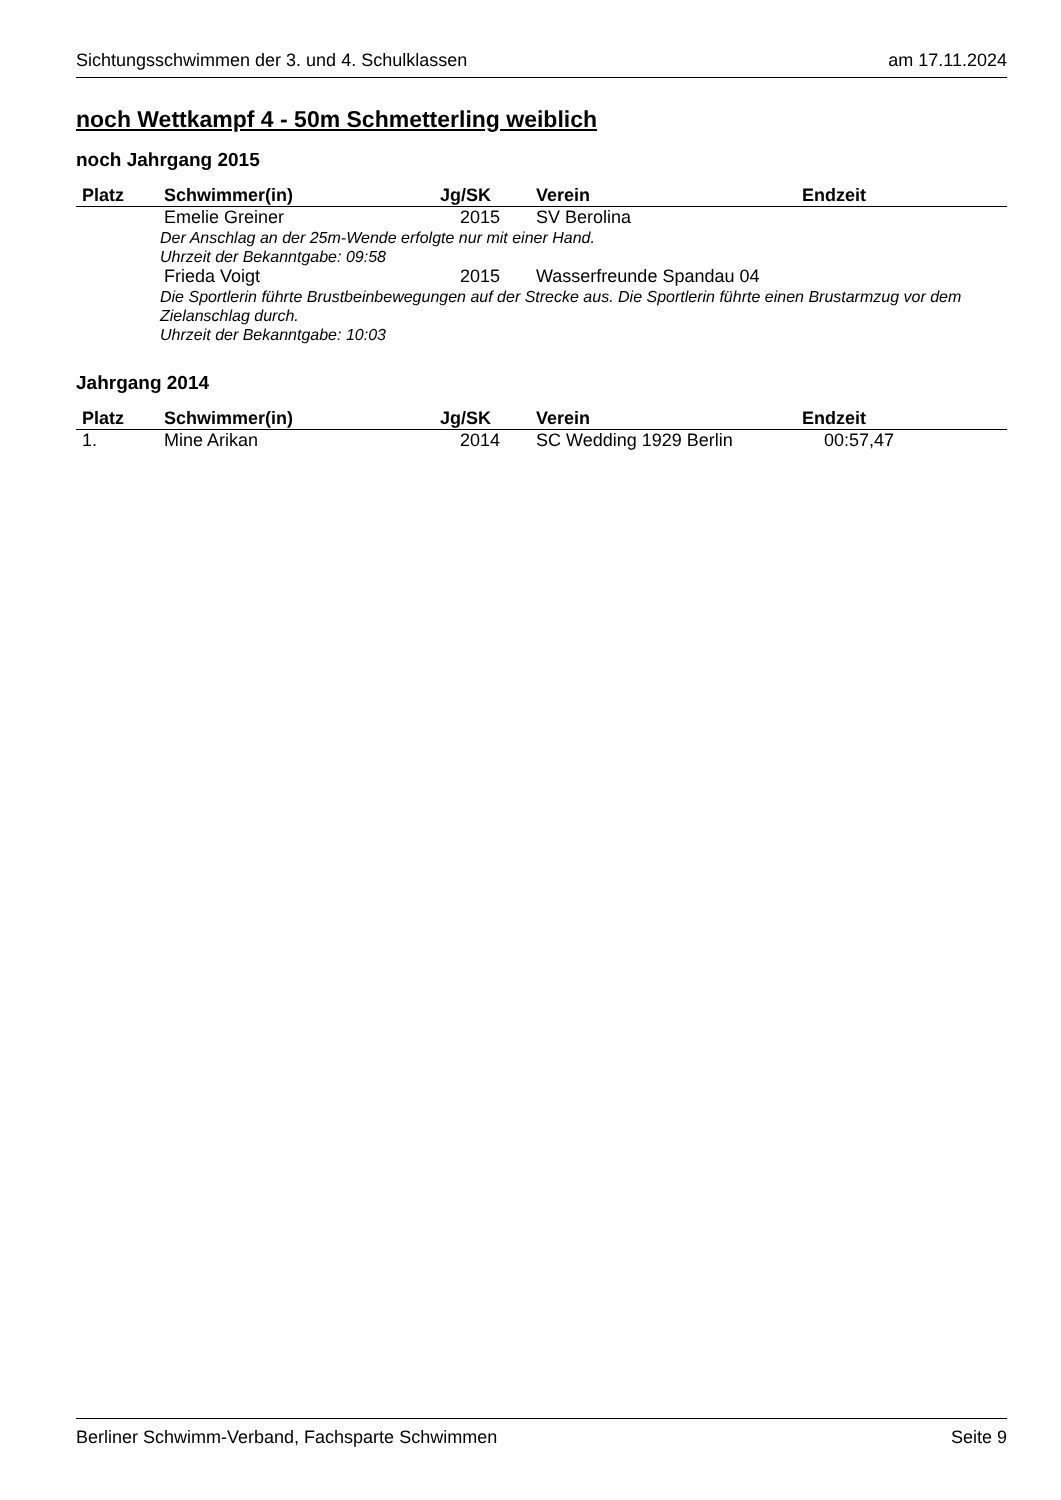Sichtungsschwimmen der 3. und 4. Schulklassen am 17.11.2024
noch Wettkampf 4 - 50m Schmetterling weiblich
noch Jahrgang 2015
| Platz | Schwimmer(in) | Jg/SK | Verein | Endzeit |
| --- | --- | --- | --- | --- |
| | Emelie Greiner | 2015 | SV Berolina | |
| Der Anschlag an der 25m-Wende erfolgte nur mit einer Hand. Uhrzeit der Bekanntgabe: 09:58 | | | | |
| | Frieda Voigt | 2015 | Wasserfreunde Spandau 04 | |
| Die Sportlerin führte Brustbeinbewegungen auf der Strecke aus. Die Sportlerin führte einen Brustarmzug vor dem Zielanschlag durch. Uhrzeit der Bekanntgabe: 10:03 | | | | |
Jahrgang 2014
| Platz | Schwimmer(in) | Jg/SK | Verein | Endzeit |
| --- | --- | --- | --- | --- |
| 1. | Mine Arikan | 2014 | SC Wedding 1929 Berlin | 00:57,47 |
Berliner Schwimm-Verband, Fachsparte Schwimmen Seite 9